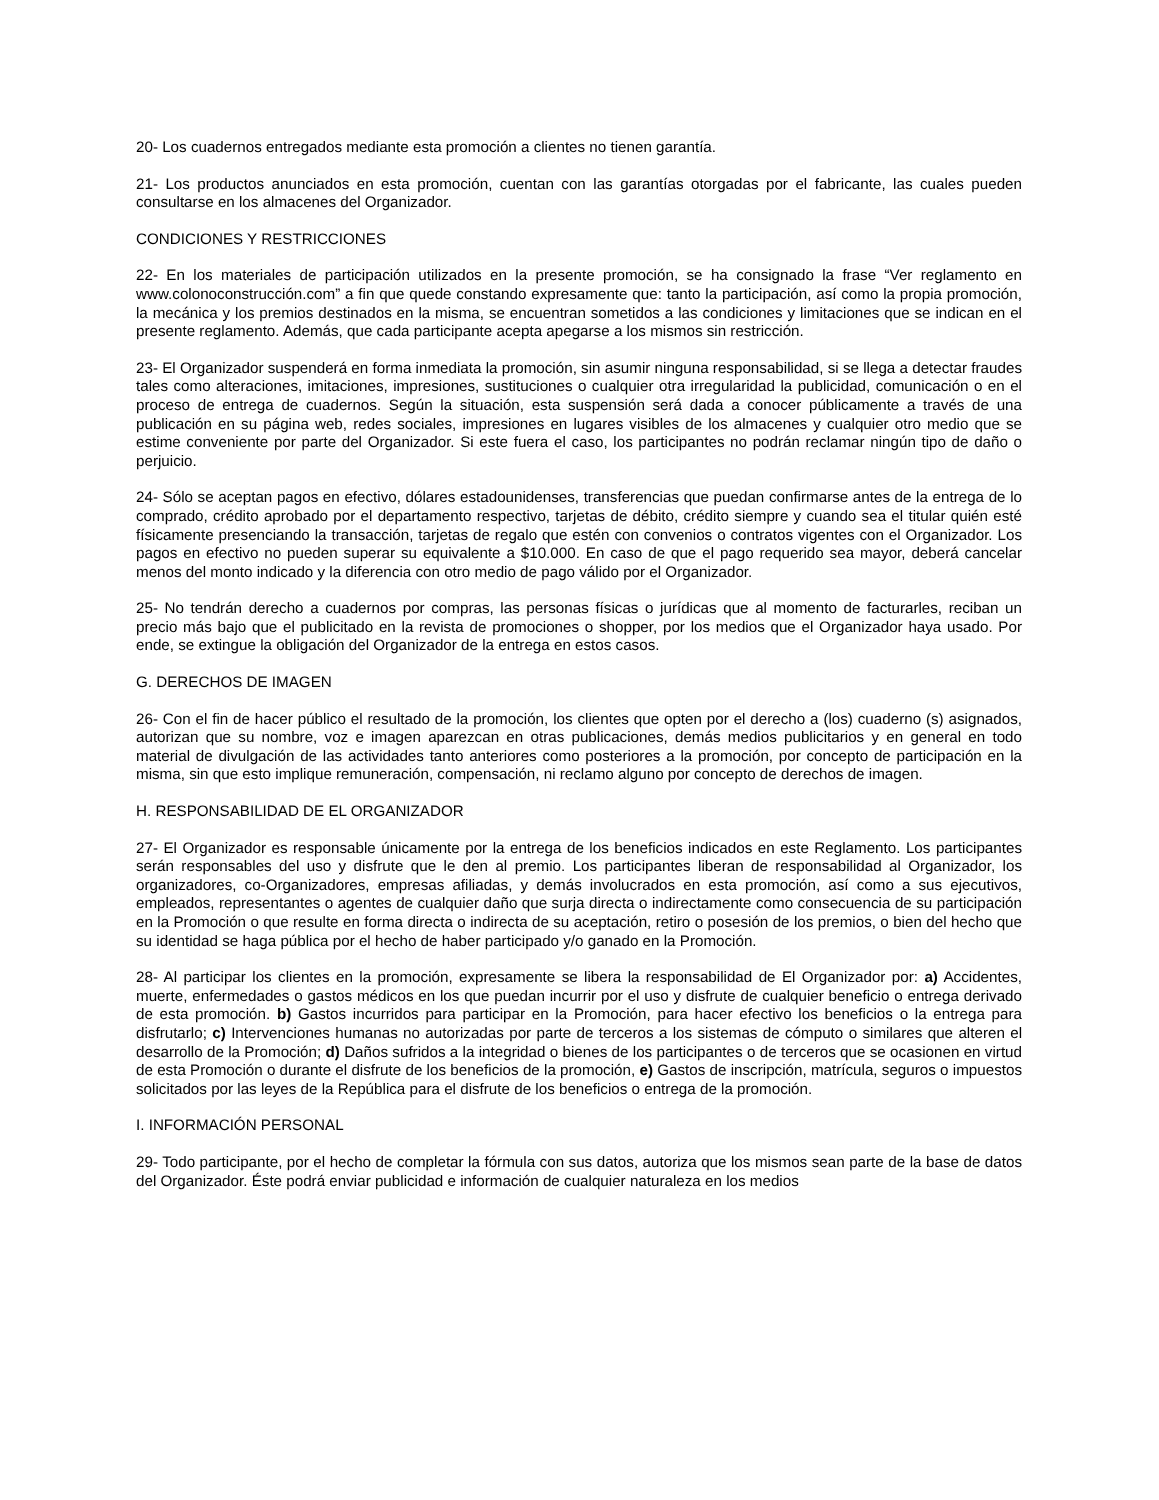20- Los cuadernos entregados mediante esta promoción a clientes no tienen garantía.
21- Los productos anunciados en esta promoción, cuentan con las garantías otorgadas por el fabricante, las cuales pueden consultarse en los almacenes del Organizador.
CONDICIONES Y RESTRICCIONES
22- En los materiales de participación utilizados en la presente promoción, se ha consignado la frase “Ver reglamento en www.colonoconstrucción.com” a fin que quede constando expresamente que: tanto la participación, así como la propia promoción, la mecánica y los premios destinados en la misma, se encuentran sometidos a las condiciones y limitaciones que se indican en el presente reglamento. Además, que cada participante acepta apegarse a los mismos sin restricción.
23- El Organizador suspenderá en forma inmediata la promoción, sin asumir ninguna responsabilidad, si se llega a detectar fraudes tales como alteraciones, imitaciones, impresiones, sustituciones o cualquier otra irregularidad la publicidad, comunicación o en el proceso de entrega de cuadernos. Según la situación, esta suspensión será dada a conocer públicamente a través de una publicación en su página web, redes sociales, impresiones en lugares visibles de los almacenes y cualquier otro medio que se estime conveniente por parte del Organizador. Si este fuera el caso, los participantes no podrán reclamar ningún tipo de daño o perjuicio.
24- Sólo se aceptan pagos en efectivo, dólares estadounidenses, transferencias que puedan confirmarse antes de la entrega de lo comprado, crédito aprobado por el departamento respectivo, tarjetas de débito, crédito siempre y cuando sea el titular quién esté físicamente presenciando la transacción, tarjetas de regalo que estén con convenios o contratos vigentes con el Organizador. Los pagos en efectivo no pueden superar su equivalente a $10.000. En caso de que el pago requerido sea mayor, deberá cancelar menos del monto indicado y la diferencia con otro medio de pago válido por el Organizador.
25- No tendrán derecho a cuadernos por compras, las personas físicas o jurídicas que al momento de facturarles, reciban un precio más bajo que el publicitado en la revista de promociones o shopper, por los medios que el Organizador haya usado. Por ende, se extingue la obligación del Organizador de la entrega en estos casos.
G. DERECHOS DE IMAGEN
26- Con el fin de hacer público el resultado de la promoción, los clientes que opten por el derecho a (los) cuaderno (s) asignados, autorizan que su nombre, voz e imagen aparezcan en otras publicaciones, demás medios publicitarios y en general en todo material de divulgación de las actividades tanto anteriores como posteriores a la promoción, por concepto de participación en la misma, sin que esto implique remuneración, compensación, ni reclamo alguno por concepto de derechos de imagen.
H. RESPONSABILIDAD DE EL ORGANIZADOR
27- El Organizador es responsable únicamente por la entrega de los beneficios indicados en este Reglamento. Los participantes serán responsables del uso y disfrute que le den al premio. Los participantes liberan de responsabilidad al Organizador, los organizadores, co-Organizadores, empresas afiliadas, y demás involucrados en esta promoción, así como a sus ejecutivos, empleados, representantes o agentes de cualquier daño que surja directa o indirectamente como consecuencia de su participación en la Promoción o que resulte en forma directa o indirecta de su aceptación, retiro o posesión de los premios, o bien del hecho que su identidad se haga pública por el hecho de haber participado y/o ganado en la Promoción.
28- Al participar los clientes en la promoción, expresamente se libera la responsabilidad de El Organizador por: a) Accidentes, muerte, enfermedades o gastos médicos en los que puedan incurrir por el uso y disfrute de cualquier beneficio o entrega derivado de esta promoción. b) Gastos incurridos para participar en la Promoción, para hacer efectivo los beneficios o la entrega para disfrutarlo; c) Intervenciones humanas no autorizadas por parte de terceros a los sistemas de cómputo o similares que alteren el desarrollo de la Promoción; d) Daños sufridos a la integridad o bienes de los participantes o de terceros que se ocasionen en virtud de esta Promoción o durante el disfrute de los beneficios de la promoción, e) Gastos de inscripción, matrícula, seguros o impuestos solicitados por las leyes de la República para el disfrute de los beneficios o entrega de la promoción.
I. INFORMACIÓN PERSONAL
29- Todo participante, por el hecho de completar la fórmula con sus datos, autoriza que los mismos sean parte de la base de datos del Organizador. Éste podrá enviar publicidad e información de cualquier naturaleza en los medios